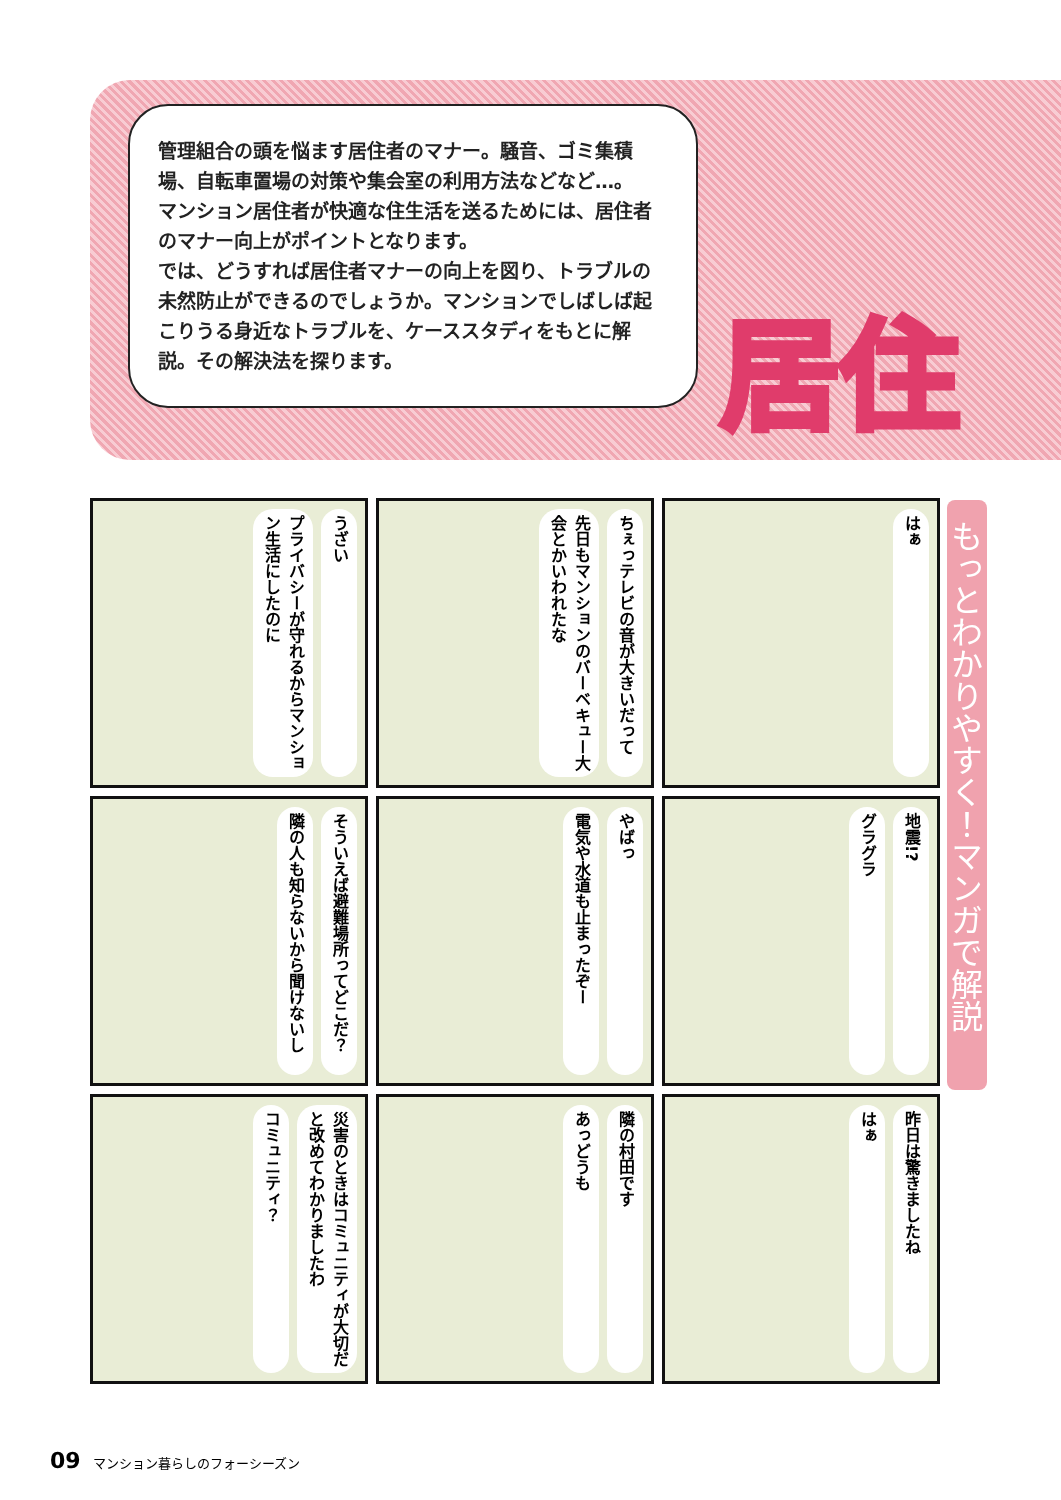管理組合の頭を悩ます居住者のマナー。騒音、ゴミ集積場、自転車置場の対策や集会室の利用方法などなど…。
マンション居住者が快適な住生活を送るためには、居住者のマナー向上がポイントとなります。
では、どうすれば居住者マナーの向上を図り、トラブルの未然防止ができるのでしょうか。マンションでしばしば起こりうる身近なトラブルを、ケーススタディをもとに解説。その解決法を探ります。
居住
もっとわかりやすく！マンガで解説
うざい プライバシーが守れるからマンション生活にしたのに
ちぇっテレビの音が大きいだって 先日もマンションのバーベキュー大会とかいわれたな
はぁ
そういえば避難場所ってどこだ？ 隣の人も知らないから聞けないし
やばっ 電気や水道も止まったぞー
地震!? グラグラ
災害のときはコミュニティが大切だと改めてわかりましたわ コミュニティ？
隣の村田です あっどうも
昨日は驚きましたね はぁ
09 マンション暮らしのフォーシーズン